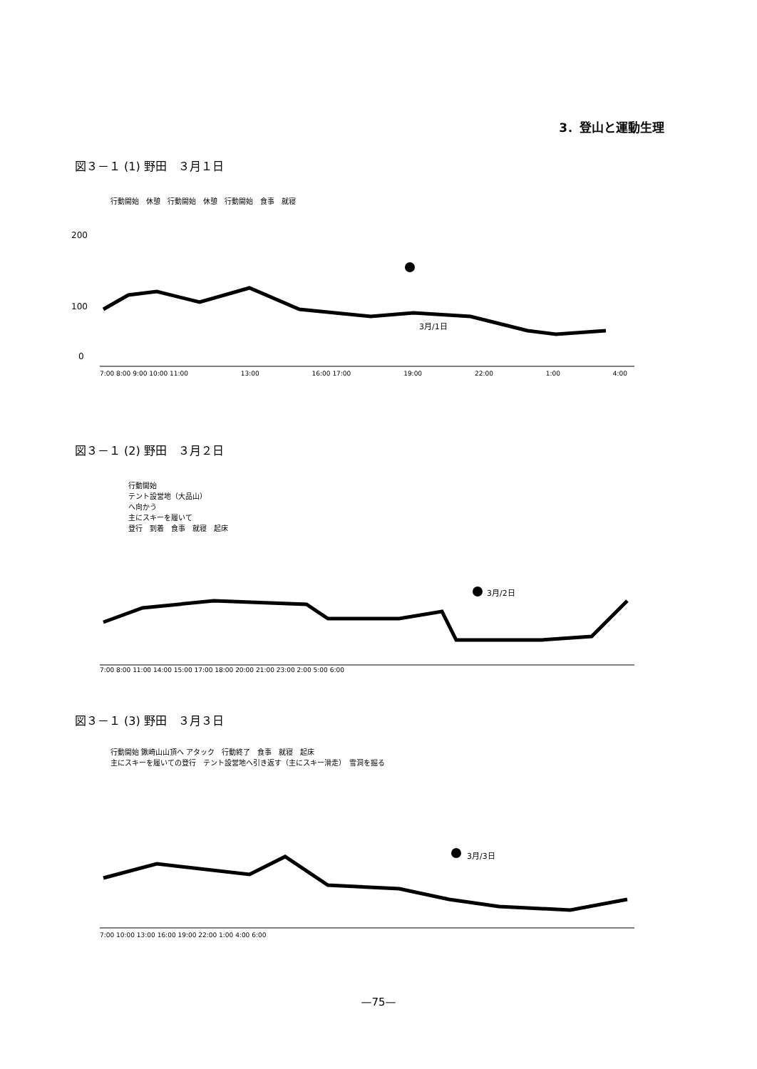3．登山と運動生理
図３－１ (1) 野田　３月１日
行動開始　休憩　行動開始　休憩　行動開始　食事　就寝
200
100
0
3月/1日
7:00 8:00 9:00 10:00 11:00 13:00 16:00 17:00 19:00 22:00 1:00 4:00
図３－１ (2) 野田　３月２日
行動開始
テント設営地（大品山）
へ向かう
主にスキーを履いて
登行　到着　食事　就寝　起床
3月/2日
7:00 8:00 11:00 14:00 15:00 17:00 18:00 20:00 21:00 23:00 2:00 5:00 6:00
図３－１ (3) 野田　３月３日
行動開始 鍬崎山山頂へ アタック　行動終了　食事　就寝　起床
主にスキーを履いての登行　テント設営地へ引き返す（主にスキー滑走）　雪洞を掘る
3月/3日
7:00 10:00 13:00 16:00 19:00 22:00 1:00 4:00 6:00
—75—